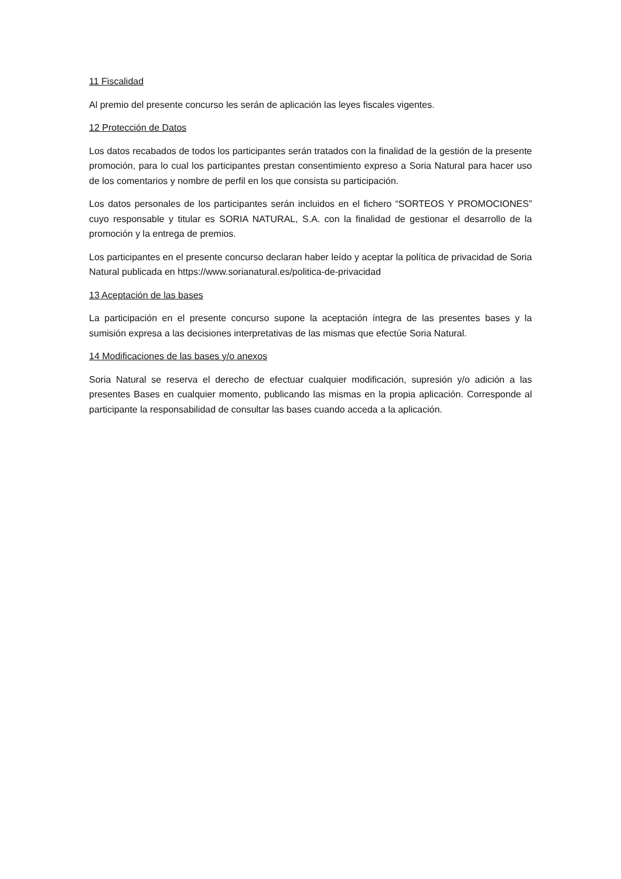11 Fiscalidad
Al premio del presente concurso les serán de aplicación las leyes fiscales vigentes.
12 Protección de Datos
Los datos recabados de todos los participantes serán tratados con la finalidad de la gestión de la presente promoción, para lo cual los participantes prestan consentimiento expreso a Soria Natural para hacer uso de los comentarios y nombre de perfil en los que consista su participación.
Los datos personales de los participantes serán incluidos en el fichero “SORTEOS Y PROMOCIONES” cuyo responsable y titular es SORIA NATURAL, S.A. con la finalidad de gestionar el desarrollo de la promoción y la entrega de premios.
Los participantes en el presente concurso declaran haber leído y aceptar la política de privacidad de Soria Natural publicada en https://www.sorianatural.es/politica-de-privacidad
13 Aceptación de las bases
La participación en el presente concurso supone la aceptación íntegra de las presentes bases y la sumisión expresa a las decisiones interpretativas de las mismas que efectúe Soria Natural.
14 Modificaciones de las bases y/o anexos
Soria Natural se reserva el derecho de efectuar cualquier modificación, supresión y/o adición a las presentes Bases en cualquier momento, publicando las mismas en la propia aplicación. Corresponde al participante la responsabilidad de consultar las bases cuando acceda a la aplicación.